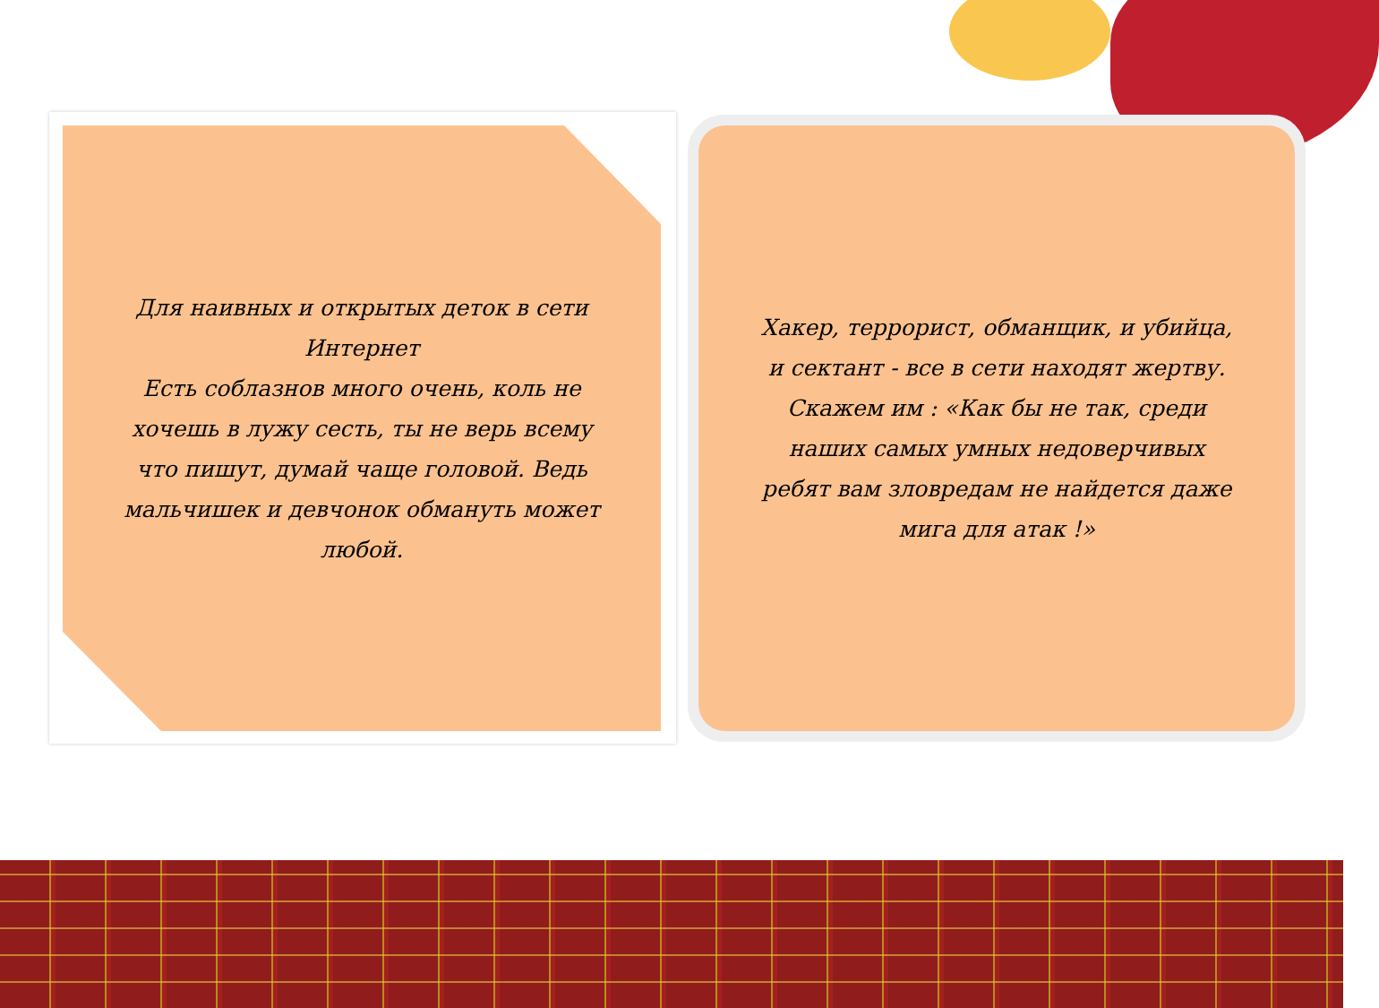Для наивных и открытых деток в сети Интернет
Есть соблазнов много очень, коль не хочешь в лужу сесть, ты не верь всему что пишут, думай чаще головой. Ведь мальчишек и девчонок обмануть может любой.
Хакер, террорист, обманщик, и убийца, и сектант - все в сети находят жертву. Скажем им : «Как бы не так, среди наших самых умных недоверчивых ребят вам зловредам не найдется даже мига для атак !»